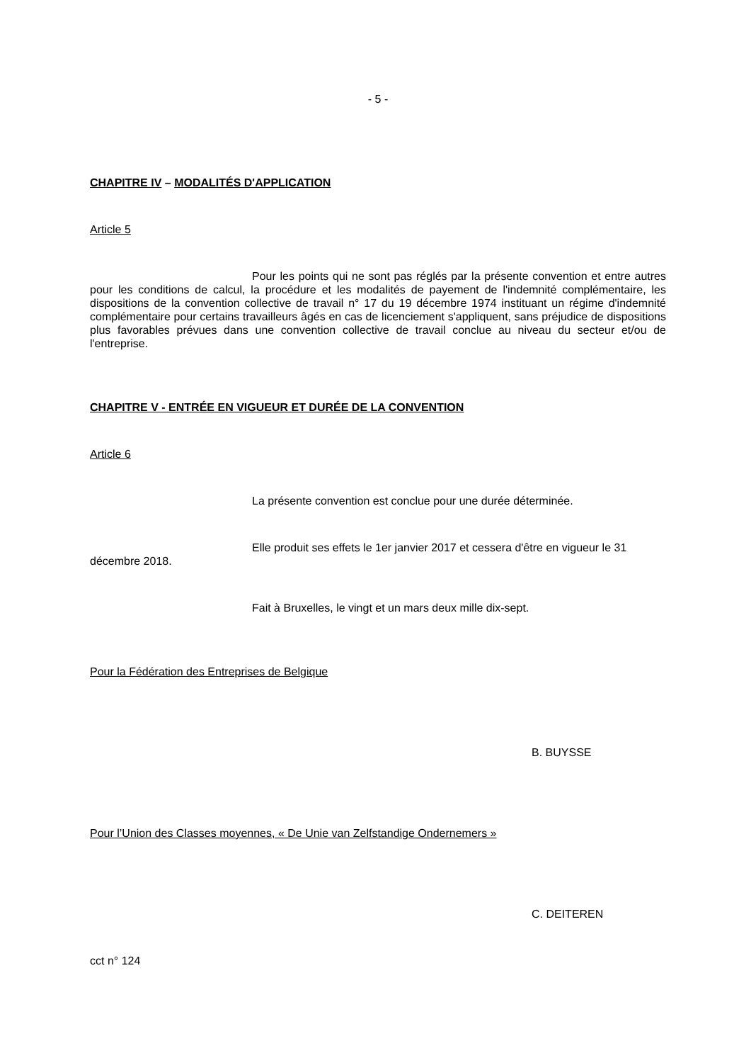- 5 -
CHAPITRE IV – MODALITÉS D'APPLICATION
Article 5
Pour les points qui ne sont pas réglés par la présente convention et entre autres pour les conditions de calcul, la procédure et les modalités de payement de l'indemnité complémentaire, les dispositions de la convention collective de travail n° 17 du 19 décembre 1974 instituant un régime d'indemnité complémentaire pour certains travailleurs âgés en cas de licenciement s'appliquent, sans préjudice de dispositions plus favorables prévues dans une convention collective de travail conclue au niveau du secteur et/ou de l'entreprise.
CHAPITRE V - ENTRÉE EN VIGUEUR ET DURÉE DE LA CONVENTION
Article 6
La présente convention est conclue pour une durée déterminée.
Elle produit ses effets le 1er janvier 2017 et cessera d'être en vigueur le 31 décembre 2018.
Fait à Bruxelles, le vingt et un mars deux mille dix-sept.
Pour la Fédération des Entreprises de Belgique
B. BUYSSE
Pour l’Union des Classes moyennes, « De Unie van Zelfstandige Ondernemers »
C. DEITEREN
cct n° 124